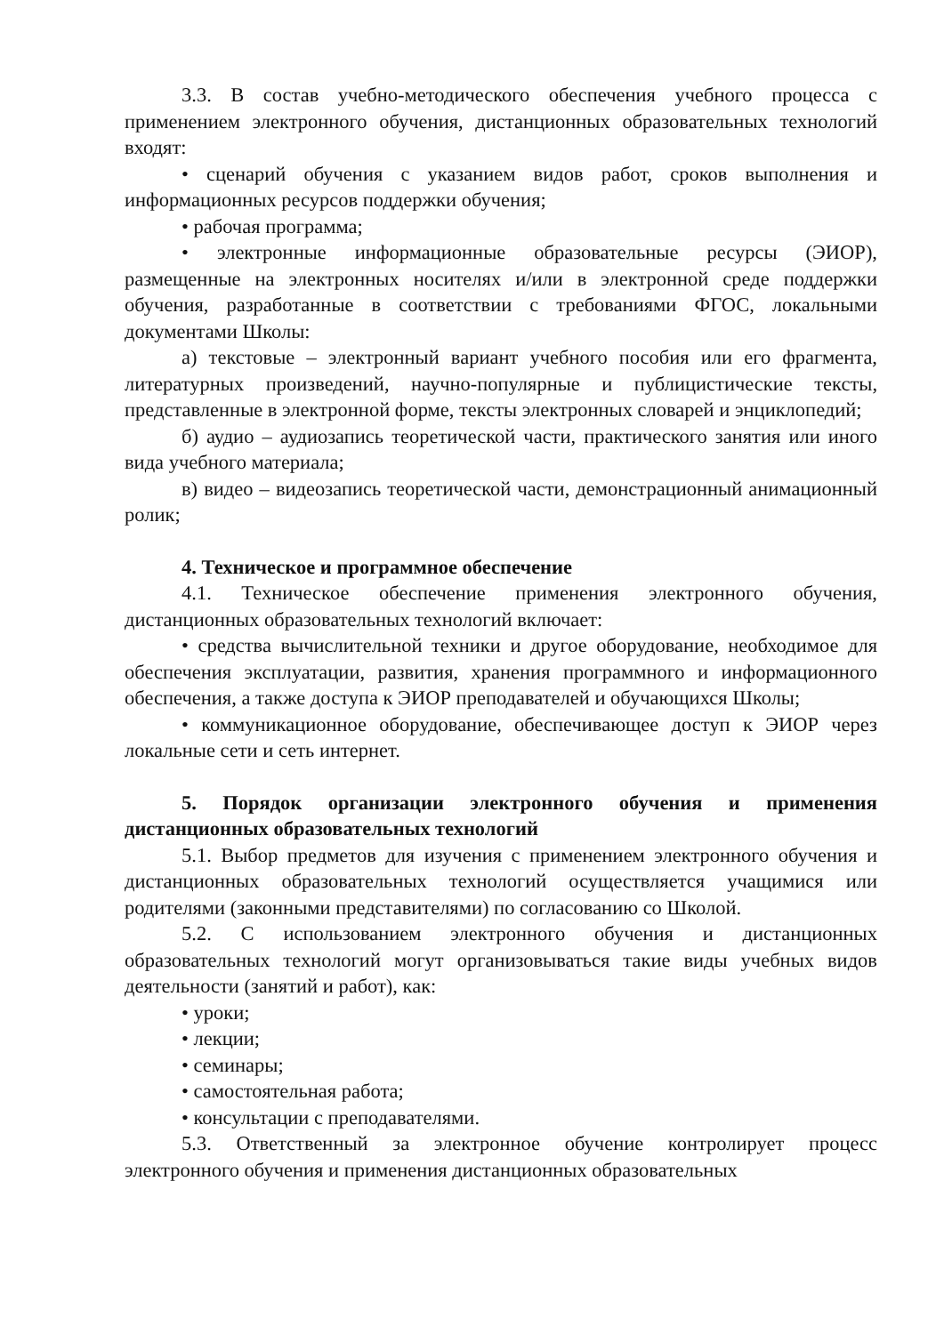3.3. В состав учебно-методического обеспечения учебного процесса с применением электронного обучения, дистанционных образовательных технологий входят:
• сценарий обучения с указанием видов работ, сроков выполнения и информационных ресурсов поддержки обучения;
• рабочая программа;
• электронные информационные образовательные ресурсы (ЭИОР), размещенные на электронных носителях и/или в электронной среде поддержки обучения, разработанные в соответствии с требованиями ФГОС, локальными документами Школы:
а) текстовые – электронный вариант учебного пособия или его фрагмента, литературных произведений, научно-популярные и публицистические тексты, представленные в электронной форме, тексты электронных словарей и энциклопедий;
б) аудио – аудиозапись теоретической части, практического занятия или иного вида учебного материала;
в) видео – видеозапись теоретической части, демонстрационный анимационный ролик;
4. Техническое и программное обеспечение
4.1. Техническое обеспечение применения электронного обучения, дистанционных образовательных технологий включает:
• средства вычислительной техники и другое оборудование, необходимое для обеспечения эксплуатации, развития, хранения программного и информационного обеспечения, а также доступа к ЭИОР преподавателей и обучающихся Школы;
• коммуникационное оборудование, обеспечивающее доступ к ЭИОР через локальные сети и сеть интернет.
5. Порядок организации электронного обучения и применения дистанционных образовательных технологий
5.1. Выбор предметов для изучения с применением электронного обучения и дистанционных образовательных технологий осуществляется учащимися или родителями (законными представителями) по согласованию со Школой.
5.2. С использованием электронного обучения и дистанционных образовательных технологий могут организовываться такие виды учебных видов деятельности (занятий и работ), как:
• уроки;
• лекции;
• семинары;
• самостоятельная работа;
• консультации с преподавателями.
5.3. Ответственный за электронное обучение контролирует процесс электронного обучения и применения дистанционных образовательных